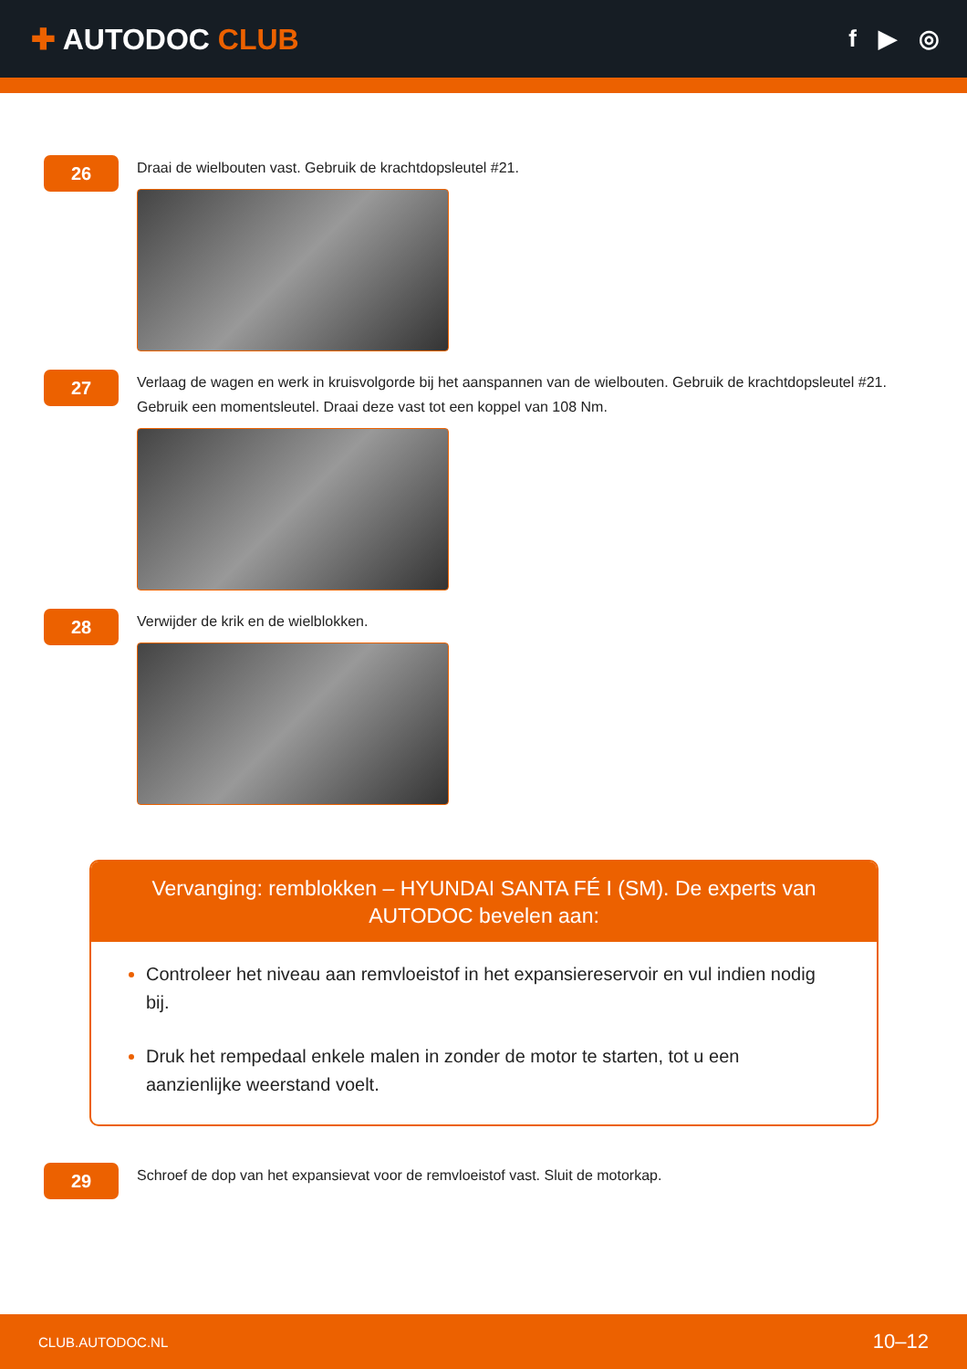✚ AUTODOC CLUB
f ▶ ◎
26
Draai de wielbouten vast. Gebruik de krachtdopsleutel #21.
27
Verlaag de wagen en werk in kruisvolgorde bij het aanspannen van de wielbouten. Gebruik de krachtdopsleutel #21. Gebruik een momentsleutel. Draai deze vast tot een koppel van 108 Nm.
28
Verwijder de krik en de wielblokken.
Vervanging: remblokken – HYUNDAI SANTA FÉ I (SM). De experts van AUTODOC bevelen aan:
Controleer het niveau aan remvloeistof in het expansiereservoir en vul indien nodig bij.
Druk het rempedaal enkele malen in zonder de motor te starten, tot u een aanzienlijke weerstand voelt.
29
Schroef de dop van het expansievat voor de remvloeistof vast. Sluit de motorkap.
CLUB.AUTODOC.NL 10–12